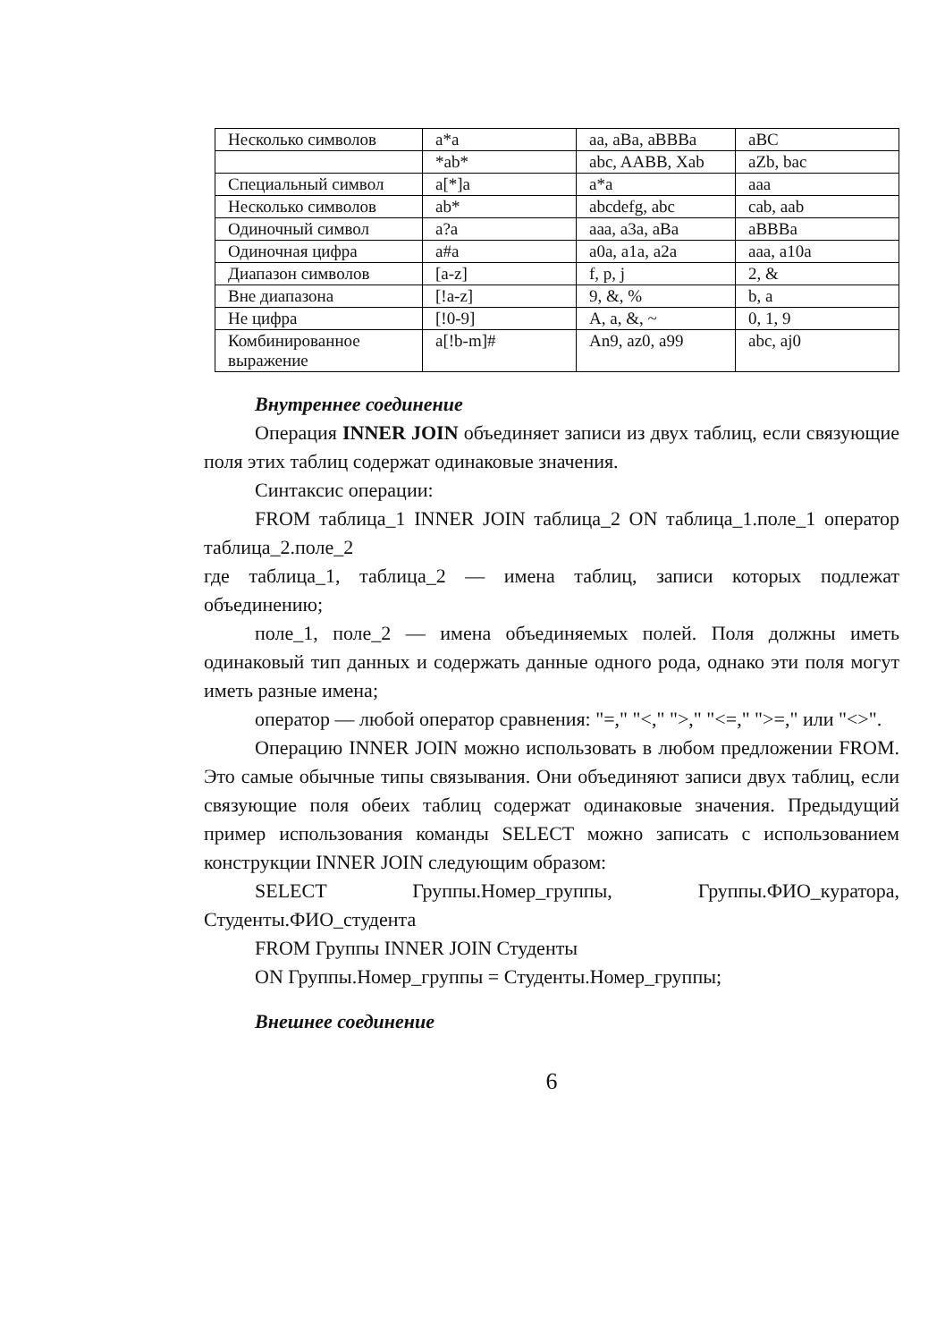| Несколько символов | a*a | aa, aBa, aBBBa | aBC |
| | *ab* | abc, AABB, Xab | aZb, bac |
| Специальный символ | a[*]a | a*a | aaa |
| Несколько символов | ab* | abcdefg, abc | cab, aab |
| Одиночный символ | a?a | aaa, a3a, aBa | aBBBa |
| Одиночная цифра | a#a | a0a, a1a, a2a | aaa, a10a |
| Диапазон символов | [a-z] | f, p, j | 2, & |
| Вне диапазона | [!a-z] | 9, &, % | b, a |
| Не цифра | [!0-9] | A, a, &, ~ | 0, 1, 9 |
| Комбинированное выражение | a[!b-m]# | An9, az0, a99 | abc, aj0 |
Внутреннее соединение
Операция INNER JOIN объединяет записи из двух таблиц, если связующие поля этих таблиц содержат одинаковые значения.
Синтаксис операции:
FROM таблица_1 INNER JOIN таблица_2 ON таблица_1.поле_1 оператор таблица_2.поле_2
где таблица_1, таблица_2 — имена таблиц, записи которых подлежат объединению;
поле_1, поле_2 — имена объединяемых полей. Поля должны иметь одинаковый тип данных и содержать данные одного рода, однако эти поля могут иметь разные имена;
оператор — любой оператор сравнения: "=," "<," ">," "<=," ">=," или "<>".
Операцию INNER JOIN можно использовать в любом предложении FROM. Это самые обычные типы связывания. Они объединяют записи двух таблиц, если связующие поля обеих таблиц содержат одинаковые значения. Предыдущий пример использования команды SELECT можно записать с использованием конструкции INNER JOIN следующим образом:
SELECT Группы.Номер_группы, Группы.ФИО_куратора, Студенты.ФИО_студента
FROM Группы INNER JOIN Студенты
ON Группы.Номер_группы = Студенты.Номер_группы;
Внешнее соединение
6